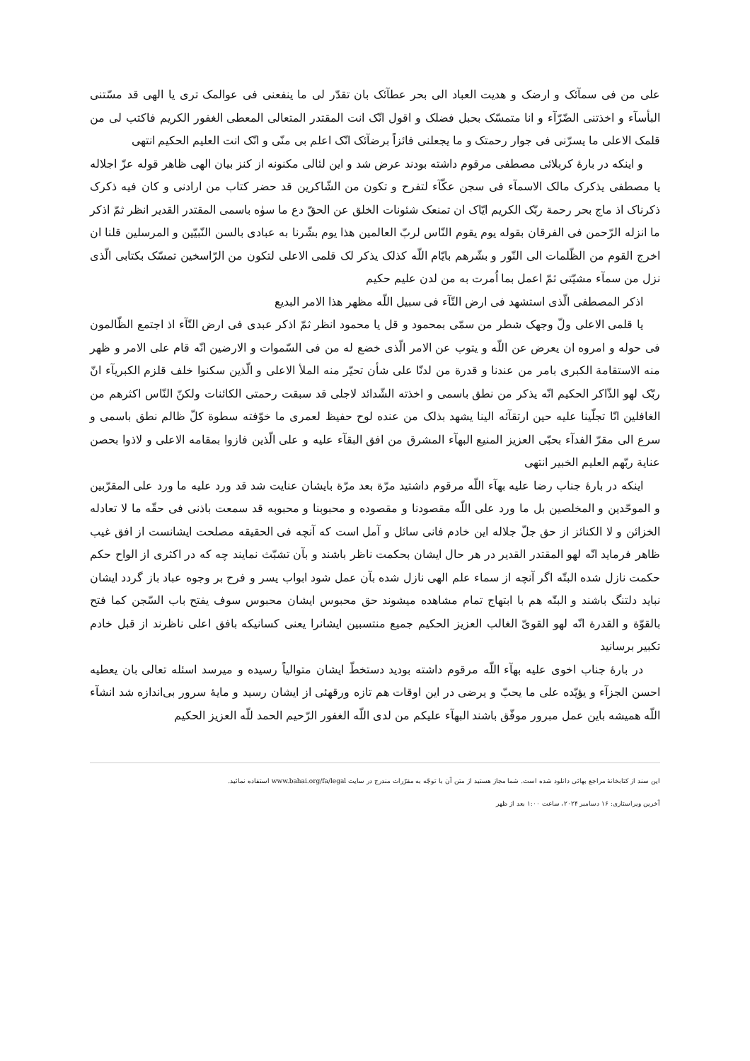علی من فی سمآئک و ارضک و هدیت العباد الی بحر عطآئک بان تقدّر لی ما ینفعنی فی عوالمک تری یا الهی قد مسّتنی البأسآء و اخذتنی الضّرّآء و انا متمسّک بحبل فضلک و اقول انّک انت المقتدر المتعالی المعطی الغفور الکریم فاکتب لی من قلمک الاعلی ما یسرّنی فی جوار رحمتک و ما یجعلنی فائزاً برضآئک انّک اعلم بی منّی و انّک انت العلیم الحکیم انتهی
و اینکه در بارهٔ کربلائی مصطفی مرقوم داشته بودند عرض شد و این لئالی مکنونه از کنز بیان الهی ظاهر قوله عزّ اجلاله یا مصطفی یذکرک مالک الاسمآء فی سجن عکّآء لتفرح و تکون من الشّاکرین قد حضر کتاب من ارادنی و کان فیه ذکرک ذکرناک اذ ماج بحر رحمة ربّک الکریم ایّاک ان تمنعک شئونات الخلق عن الحقّ دع ما سوٰه باسمی المقتدر القدیر انظر ثمّ اذکر ما انزله الرّحمن فی الفرقان بقوله یوم یقوم النّاس لربّ العالمین هذا یوم بشّرنا به عبادی بالسن النّبیّین و المرسلین قلنا ان اخرج القوم من الظّلمات الی النّور و بشّرهم بایّام اللّه کذلک یذکر لک قلمی الاعلی لتکون من الرّاسخین تمسّک بکتابی الّذی نزل من سمآء مشیّتی ثمّ اعمل بما اُمرت به من لدن علیم حکیم
اذکر المصطفی الّذی استشهد فی ارض التّآء فی سبیل اللّه مظهر هذا الامر البدیع
یا قلمی الاعلی ولّ وجهک شطر من سمّی بمحمود و قل یا محمود انظر ثمّ اذکر عبدی فی ارض التّآء اذ اجتمع الظّالمون فی حوله و امروه ان یعرض عن اللّه و یتوب عن الامر الّذی خضع له من فی السّموات و الارضین انّه قام علی الامر و ظهر منه الاستقامة الکبری بامر من عندنا و قدرة من لدنّا علی شأن تحیّر منه الملأ الاعلی و الّذین سکنوا خلف قلزم الکبریآء انّ ربّک لهو الذّاکر الحکیم انّه یذکر من نطق باسمی و اخذته الشّدائد لاجلی قد سبقت رحمتی الکائنات ولکنّ النّاس اکثرهم من الغافلین انّا تجلّینا علیه حین ارتقآئه الینا یشهد بذلک من عنده لوح حفیظ لعمری ما خوّفته سطوة کلّ ظالم نطق باسمی و سرع الی مقرّ الفدآء بحبّی العزیز المنیع البهآء المشرق من افق البقآء علیه و علی الّذین فازوا بمقامه الاعلی و لاذوا بحصن عنایة ربّهم العلیم الخبیر انتهی
اینکه در بارهٔ جناب رضا علیه بهآء اللّه مرقوم داشتید مرّة بعد مرّة بایشان عنایت شد قد ورد علیه ما ورد علی المقرّبین و الموحّدین و المخلصین بل ما ورد علی اللّه مقصودنا و مقصوده و محبوبنا و محبوبه قد سمعت باذنی فی حقّه ما لا تعادله الخزائن و لا الکنائز از حق جلّ جلاله این خادم فانی سائل و آمل است که آنچه فی الحقیقه مصلحت ایشانست از افق غیب ظاهر فرماید انّه لهو المقتدر القدیر در هر حال ایشان بحکمت ناظر باشند و بآن تشبّث نمایند چه که در اکثری از الواح حکم حکمت نازل شده البتّه اگر آنچه از سماء علم الهی نازل شده بآن عمل شود ابواب یسر و فرح بر وجوه عباد باز گردد ایشان نباید دلتنگ باشند و البتّه هم با ابتهاج تمام مشاهده میشوند حق محبوس ایشان محبوس سوف یفتح باب السّجن کما فتح بالقوّة و القدرة انّه لهو القویّ الغالب العزیز الحکیم جمیع منتسبین ایشانرا یعنی کسانیکه بافق اعلی ناظرند از قبل خادم تکبیر برسانید
در بارهٔ جناب اخوی علیه بهآء اللّه مرقوم داشته بودید دستخطّ ایشان متوالیاً رسیده و میرسد اسئله تعالی بان یعطیه احسن الجزآء و یؤیّده علی ما یحبّ و یرضی در این اوقات هم تازه ورقهئی از ایشان رسید و مایهٔ سرور بی‌اندازه شد انشآء اللّه همیشه باین عمل مبرور موفّق باشند البهآء علیکم من لدی اللّه الغفور الرّحیم الحمد للّه العزیز الحکیم
این سند از کتابخانهٔ مراجع بهائی دانلود شده است. شما مجاز هستید از متن آن با توجّه به مقرّرات مندرج در سایت www.bahai.org/fa/legal استفاده نمائید.
آخرین ویراستاری: ۱۶ دسامبر ۲۰۲۴، ساعت ۱:۰۰ بعد از ظهر